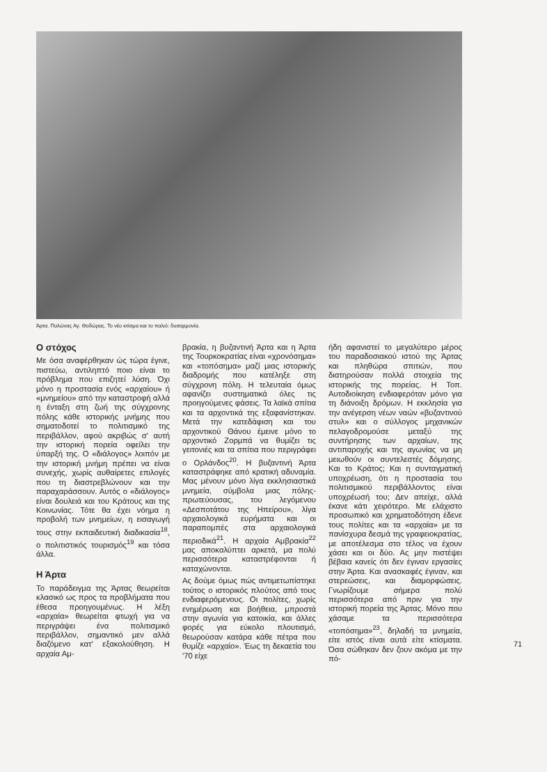Άρτα. Πυλώνας Αγ. Θοδώρας. Το νέο κτίσμα και το παλιό: δυσαρμονία.
Ο στόχος
Με όσα αναφέρθηκαν ώς τώρα έγινε, πιστεύω, αντιληπτό ποιο είναι το πρόβλημα που επιζητεί λύση. Όχι μόνο η προστασία ενός «αρχαίου» ή «μνημείου» από την καταστροφή αλλά η ένταξη στη ζωή της σύγχρονης πόλης κάθε ιστορικής μνήμης που σηματοδοτεί το πολιτισμικό της περιβάλλον, αφού ακριβώς σ' αυτή την ιστορική πορεία οφείλει την ύπαρξή της. Ο «διάλογος» λοιπόν με την ιστορική μνήμη πρέπει να είναι συνεχής, χωρίς αυθαίρετες επιλογές που τη διαστρεβλώνουν και την παραχαράσσουν. Αυτός ο «διάλογος» είναι δουλειά και του Κράτους και της Κοινωνίας. Τότε θα έχει νόημα η προβολή των μνημείων, η εισαγωγή τους στην εκπαιδευτική διαδικασία<sup>18</sup>, ο πολιτιστικός τουρισμός<sup>19</sup> και τόσα άλλα.
Η Άρτα
Το παράδειγμα της Άρτας θεωρείται κλασικό ως προς τα προβλήματα που έθεσα προηγουμένως. Η λέξη «αρχαία» θεωρείται φτωχή για να περιγράψει ένα πολιτισμικό περιβάλλον, σημαντικό μεν αλλά διαζόμενο κατ' εξακολούθηση. Η αρχαία Αμ-
βρακία, η βυζαντινή Άρτα και η Άρτα της Τουρκοκρατίας είναι «χρονόσημα» και «τοπόσημα» μαζί μιας ιστορικής διαδρομής που κατέληξε στη σύγχρονη πόλη. Η τελευταία όμως αφανίζει συστηματικά όλες τις προηγούμενες φάσεις. Τα λαϊκά σπίτια και τα αρχοντικά της εξαφανίστηκαν. Μετά την κατεδάφιση και του αρχοντικού Θάνου έμεινε μόνο το αρχοντικό Ζορμπά να θυμίζει τις γειτονιές και τα σπίτια που περιγράφει ο Ορλάνδος<sup>20</sup>. Η βυζαντινή Άρτα καταστράφηκε από κρατική αδυναμία. Μας μένουν μόνο λίγα εκκλησιαστικά μνημεία, σύμβολα μιας πόλης-πρωτεύουσας, του λεγόμενου «Δεσποτάτου της Ηπείρου», λίγα αρχαιολογικά ευρήματα και οι παραπομπές στα αρχαιολογικά περιοδικά<sup>21</sup>. Η αρχαία Αμβρακία<sup>22</sup> μας αποκαλύπτει αρκετά, μα πολύ περισσότερα καταστρέφονται ή καταχώνονται.
Ας δούμε όμως πώς αντιμετωπίστηκε τούτος ο ιστορικός πλούτος από τους ενδιαφερόμενους. Οι πολίτες, χωρίς ενημέρωση και βοήθεια, μπροστά στην αγωνία για κατοικία, και άλλες φορές για εύκολο πλουτισμό, θεωρούσαν κατάρα κάθε πέτρα που θυμίζε «αρχαίο». Έως τη δεκαετία του '70 είχε
ήδη αφανιστεί το μεγαλύτερο μέρος του παραδοσιακού ιστού της Άρτας και πληθώρα σπιτιών, που διατηρούσαν πολλά στοιχεία της ιστορικής της πορείας. Η Τοπ. Αυτοδιοίκηση ενδιαφερόταν μόνο για τη διάνοιξη δρόμων. Η εκκλησία για την ανέγερση νέων ναών «βυζαντινού στυλ» και ο σύλλογος μηχανικών πελαγοδρομούσε μεταξύ της συντήρησης των αρχαίων, της αντιπαροχής και της αγωνίας να μη μειωθούν οι συντελεστές δόμησης. Και το Κράτος; Και η συνταγματική υποχρέωση, ότι η προστασία του πολιτισμικού περιβάλλοντος είναι υποχρέωσή του; Δεν απείχε, αλλά έκανε κάτι χειρότερο. Με ελάχιστο προσωπικό και χρηματοδότηση έδενε τους πολίτες και τα «αρχαία» με τα πανίσχυρα δεσμά της γραφειοκρατίας, με αποτέλεσμα στο τέλος να έχουν χάσει και οι δύο. Ας μην πιστέψει βέβαια κανείς ότι δεν έγιναν εργασίες στην Άρτα. Και ανασκαφές έγιναν, και στερεώσεις, και διαμορφώσεις. Γνωρίζουμε σήμερα πολύ περισσότερα από πριν για την ιστορική πορεία της Άρτας. Μόνο που χάσαμε τα περισσότερα «τοπόσημα»<sup>23</sup>, δηλαδή τα μνημεία, είτε ιστός είναι αυτά είτε κτίσματα. Όσα σώθηκαν δεν ζουν ακόμα με την πό-
71